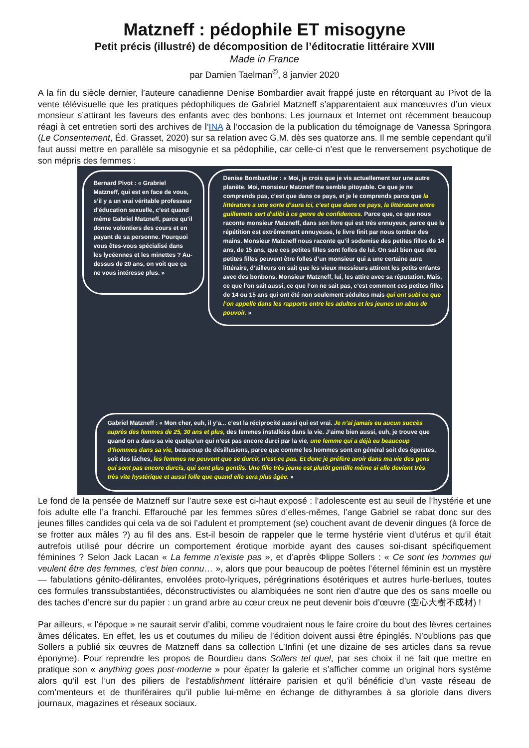Matzneff : pédophile ET misogyne
Petit précis (illustré) de décomposition de l’éditocratie littéraire XVIII
Made in France
par Damien Taelman<sup>©</sup>, 8 janvier 2020
A la fin du siècle dernier, l’auteure canadienne Denise Bombardier avait frappé juste en rétorquant au Pivot de la vente télévisuelle que les pratiques pédophiliques de Gabriel Matzneff s’apparentaient aux manœuvres d’un vieux monsieur s’attirant les faveurs des enfants avec des bonbons. Les journaux et Internet ont récemment beaucoup réagi à cet entretien sorti des archives de l’INA à l’occasion de la publication du témoignage de Vanessa Springora (Le Consentement, Éd. Grasset, 2020) sur sa relation avec G.M. dès ses quatorze ans. Il me semble cependant qu’il faut aussi mettre en parallèle sa misogynie et sa pédophilie, car celle-ci n’est que le renversement psychotique de son mépris des femmes :
Bernard Pivot : « Grabriel Matzneff, qui est en face de vous, s’il y a un vrai véritable professeur d’éducation sexuelle, c’est quand même Gabriel Matzneff, parce qu’il donne volontiers des cours et en payant de sa personne. Pourquoi vous êtes-vous spécialisé dans les lycéennes et les minettes ? Au-dessus de 20 ans, on voit que ça ne vous intéresse plus. »
Denise Bombardier : « Moi, je crois que je vis actuellement sur une autre planète. Moi, monsieur Matzneff me semble pitoyable. Ce que je ne comprends pas, c’est que dans ce pays, et je le comprends parce que la littérature a une sorte d’aura ici, c’est que dans ce pays, la littérature entre guillemets sert d’alibi à ce genre de confidences. Parce que, ce que nous raconte monsieur Matzneff, dans son livre qui est très ennuyeux, parce que la répétition est extrêmement ennuyeuse, le livre finit par nous tomber des mains. Monsieur Matzneff nous raconte qu’il sodomise des petites filles de 14 ans, de 15 ans, que ces petites filles sont folles de lui. On sait bien que des petites filles peuvent être folles d’un monsieur qui a une certaine aura littéraire, d’ailleurs on sait que les vieux messieurs attirent les petits enfants avec des bonbons. Monsieur Matzneff, lui, les attire avec sa réputation. Mais, ce que l’on sait aussi, ce que l’on ne sait pas, c’est comment ces petites filles de 14 ou 15 ans qui ont été non seulement séduites mais qui ont subi ce que l’on appelle dans les rapports entre les adultes et les jeunes un abus de pouvoir. »
Gabriel Matzneff : « Mon cher, euh, il y’a... c’est la réciprocité aussi qui est vrai. Je n’ai jamais eu aucun succès auprès des femmes de 25, 30 ans et plus, des femmes installées dans la vie. J’aime bien aussi, euh, je trouve que quand on a dans sa vie quelqu’un qui n’est pas encore durci par la vie, une femme qui a déjà eu beaucoup d’hommes dans sa vie, beaucoup de désillusions, parce que comme les hommes sont en général soit des égoïstes, soit des lâches, les femmes ne peuvent que se durcir, n’est-ce pas. Et donc je préfère avoir dans ma vie des gens qui sont pas encore durcis, qui sont plus gentils. Une fille très jeune est plutôt gentille même si elle devient très très vite hystérique et aussi folle que quand elle sera plus âgée. »
Le fond de la pensée de Matzneff sur l’autre sexe est ci-haut exposé : l’adolescente est au seuil de l’hystérie et une fois adulte elle l’a franchi. Effarouché par les femmes sûres d’elles-mêmes, l’ange Gabriel se rabat donc sur des jeunes filles candides qui cela va de soi l’adulent et promptement (se) couchent avant de devenir dingues (à force de se frotter aux mâles ?) au fil des ans. Est-il besoin de rappeler que le terme hystérie vient d’utérus et qu’il était autrefois utilisé pour décrire un comportement érotique morbide ayant des causes soi-disant spécifiquement féminines ? Selon Jack Lacan « La femme n’existe pas », et d’après Φlippe Sollers : « Ce sont les hommes qui veulent être des femmes, c'est bien connu… », alors que pour beaucoup de poètes l’éternel féminin est un mystère — fabulations génito-délirantes, envolées proto-lyriques, pérégrinations ésotériques et autres hurle-berlues, toutes ces formules transsubstantiées, déconstructivistes ou alambiquées ne sont rien d’autre que des os sans moelle ou des taches d’encre sur du papier : un grand arbre au cœur creux ne peut devenir bois d’œuvre (空心大樹不成材) !
Par ailleurs, « l’époque » ne saurait servir d’alibi, comme voudraient nous le faire croire du bout des lèvres certaines âmes délicates. En effet, les us et coutumes du milieu de l’édition doivent aussi être épinglés. N’oublions pas que Sollers a publié six œuvres de Matzneff dans sa collection L’Infini (et une dizaine de ses articles dans sa revue éponyme). Pour reprendre les propos de Bourdieu dans Sollers tel quel, par ses choix il ne fait que mettre en pratique son « anything goes post-moderne » pour épater la galerie et s’afficher comme un original hors système alors qu’il est l’un des piliers de l’establishment littéraire parisien et qu’il bénéficie d’un vaste réseau de com’menteurs et de thuriféraires qu’il publie lui-même en échange de dithyrambes à sa gloriole dans divers journaux, magazines et réseaux sociaux.